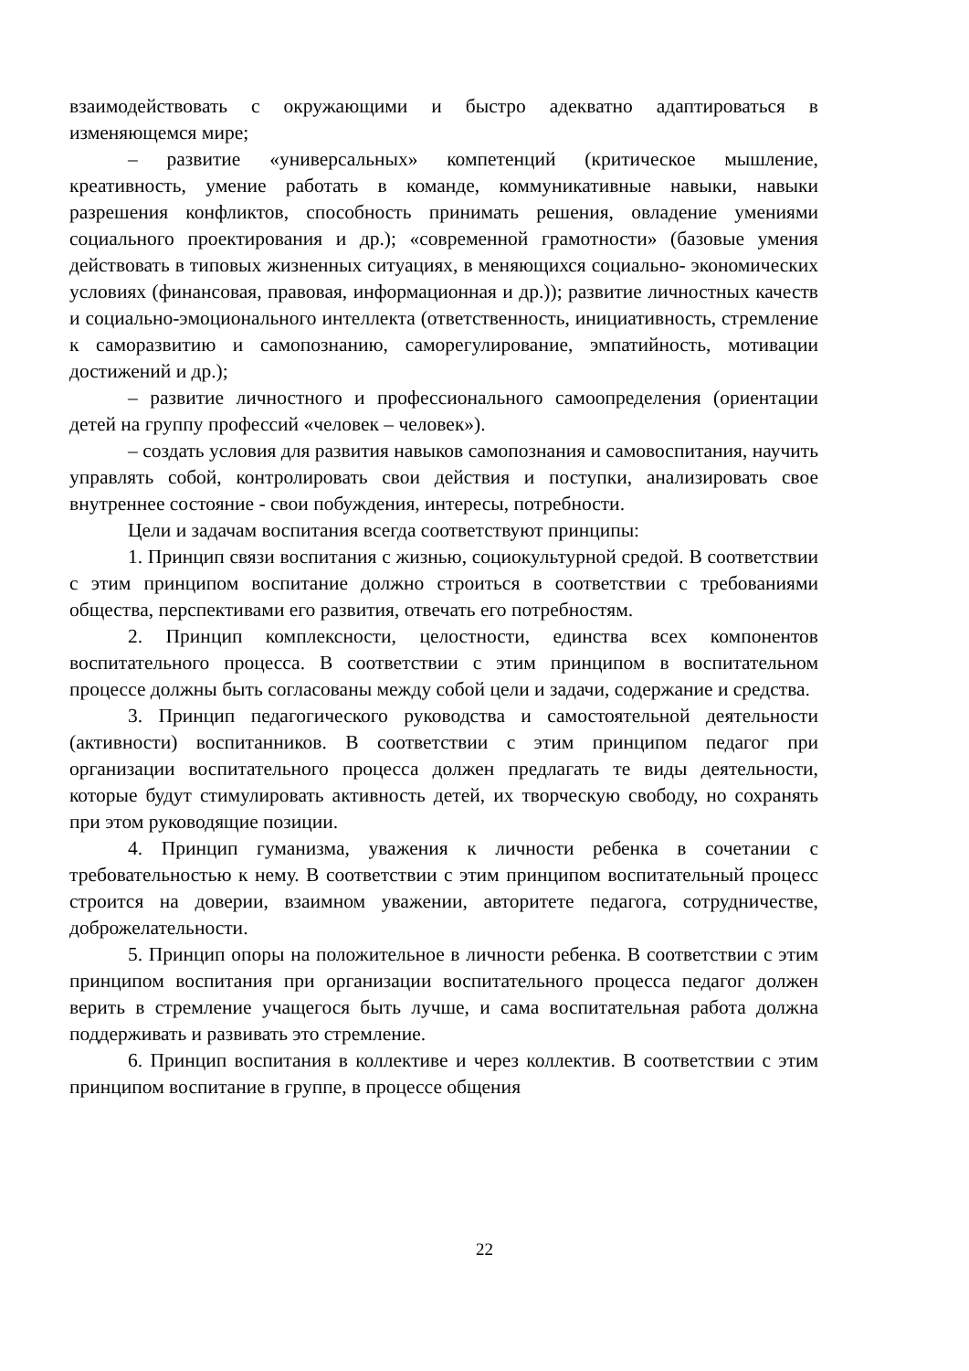взаимодействовать с окружающими и быстро адекватно адаптироваться в изменяющемся мире;
– развитие «универсальных» компетенций (критическое мышление, креативность, умение работать в команде, коммуникативные навыки, навыки разрешения конфликтов, способность принимать решения, овладение умениями социального проектирования и др.); «современной грамотности» (базовые умения действовать в типовых жизненных ситуациях, в меняющихся социально- экономических условиях (финансовая, правовая, информационная и др.)); развитие личностных качеств и социально-эмоционального интеллекта (ответственность, инициативность, стремление к саморазвитию и самопознанию, саморегулирование, эмпатийность, мотивации достижений и др.);
– развитие личностного и профессионального самоопределения (ориентации детей на группу профессий «человек – человек»).
– создать условия для развития навыков самопознания и самовоспитания, научить управлять собой, контролировать свои действия и поступки, анализировать свое внутреннее состояние - свои побуждения, интересы, потребности.
Цели и задачам воспитания всегда соответствуют принципы:
1. Принцип связи воспитания с жизнью, социокультурной средой. В соответствии с этим принципом воспитание должно строиться в соответствии с требованиями общества, перспективами его развития, отвечать его потребностям.
2. Принцип комплексности, целостности, единства всех компонентов воспитательного процесса. В соответствии с этим принципом в воспитательном процессе должны быть согласованы между собой цели и задачи, содержание и средства.
3. Принцип педагогического руководства и самостоятельной деятельности (активности) воспитанников. В соответствии с этим принципом педагог при организации воспитательного процесса должен предлагать те виды деятельности, которые будут стимулировать активность детей, их творческую свободу, но сохранять при этом руководящие позиции.
4. Принцип гуманизма, уважения к личности ребенка в сочетании с требовательностью к нему. В соответствии с этим принципом воспитательный процесс строится на доверии, взаимном уважении, авторитете педагога, сотрудничестве, доброжелательности.
5. Принцип опоры на положительное в личности ребенка. В соответствии с этим принципом воспитания при организации воспитательного процесса педагог должен верить в стремление учащегося быть лучше, и сама воспитательная работа должна поддерживать и развивать это стремление.
6. Принцип воспитания в коллективе и через коллектив. В соответствии с этим принципом воспитание в группе, в процессе общения
22